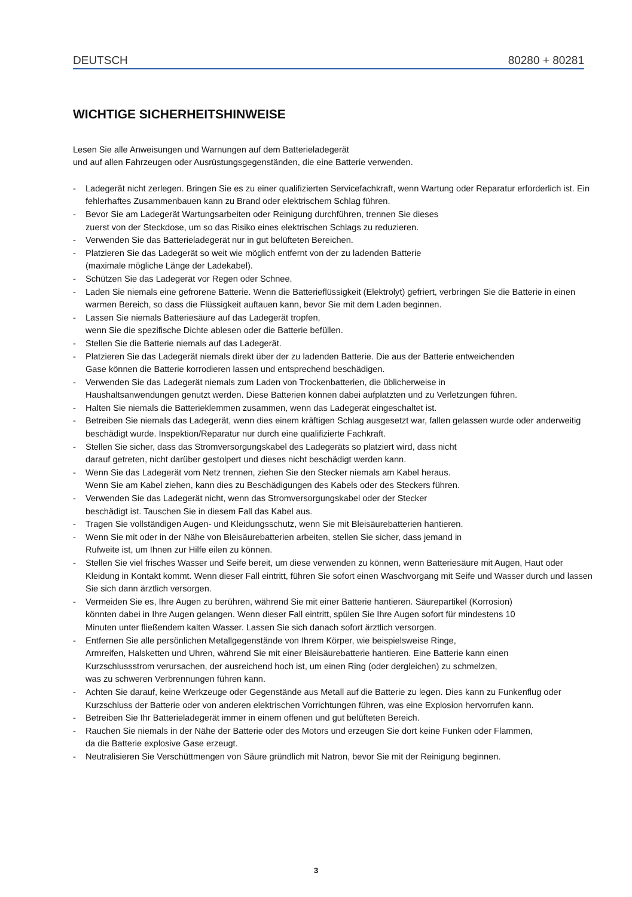DEUTSCH 80280 + 80281
WICHTIGE SICHERHEITSHINWEISE
Lesen Sie alle Anweisungen und Warnungen auf dem Batterieladegerät
und auf allen Fahrzeugen oder Ausrüstungsgegenständen, die eine Batterie verwenden.
- Ladegerät nicht zerlegen. Bringen Sie es zu einer qualifizierten Servicefachkraft, wenn Wartung oder Reparatur erforderlich ist. Ein fehlerhaftes Zusammenbauen kann zu Brand oder elektrischem Schlag führen.
- Bevor Sie am Ladegerät Wartungsarbeiten oder Reinigung durchführen, trennen Sie dieses
zuerst von der Steckdose, um so das Risiko eines elektrischen Schlags zu reduzieren.
- Verwenden Sie das Batterieladegerät nur in gut belüfteten Bereichen.
- Platzieren Sie das Ladegerät so weit wie möglich entfernt von der zu ladenden Batterie
(maximale mögliche Länge der Ladekabel).
- Schützen Sie das Ladegerät vor Regen oder Schnee.
- Laden Sie niemals eine gefrorene Batterie. Wenn die Batterieflüssigkeit (Elektrolyt) gefriert, verbringen Sie die Batterie in einen warmen Bereich, so dass die Flüssigkeit auftauen kann, bevor Sie mit dem Laden beginnen.
- Lassen Sie niemals Batteriesäure auf das Ladegerät tropfen,
wenn Sie die spezifische Dichte ablesen oder die Batterie befüllen.
- Stellen Sie die Batterie niemals auf das Ladegerät.
- Platzieren Sie das Ladegerät niemals direkt über der zu ladenden Batterie. Die aus der Batterie entweichenden
Gase können die Batterie korrodieren lassen und entsprechend beschädigen.
- Verwenden Sie das Ladegerät niemals zum Laden von Trockenbatterien, die üblicherweise in
Haushaltsanwendungen genutzt werden. Diese Batterien können dabei aufplatzten und zu Verletzungen führen.
- Halten Sie niemals die Batterieklemmen zusammen, wenn das Ladegerät eingeschaltet ist.
- Betreiben Sie niemals das Ladegerät, wenn dies einem kräftigen Schlag ausgesetzt war, fallen gelassen wurde oder anderweitig beschädigt wurde. Inspektion/Reparatur nur durch eine qualifizierte Fachkraft.
- Stellen Sie sicher, dass das Stromversorgungskabel des Ladegeräts so platziert wird, dass nicht
darauf getreten, nicht darüber gestolpert und dieses nicht beschädigt werden kann.
- Wenn Sie das Ladegerät vom Netz trennen, ziehen Sie den Stecker niemals am Kabel heraus.
Wenn Sie am Kabel ziehen, kann dies zu Beschädigungen des Kabels oder des Steckers führen.
- Verwenden Sie das Ladegerät nicht, wenn das Stromversorgungskabel oder der Stecker
beschädigt ist. Tauschen Sie in diesem Fall das Kabel aus.
- Tragen Sie vollständigen Augen- und Kleidungsschutz, wenn Sie mit Bleisäurebatterien hantieren.
- Wenn Sie mit oder in der Nähe von Bleisäurebatterien arbeiten, stellen Sie sicher, dass jemand in
Rufweite ist, um Ihnen zur Hilfe eilen zu können.
- Stellen Sie viel frisches Wasser und Seife bereit, um diese verwenden zu können, wenn Batteriesäure mit Augen, Haut oder Kleidung in Kontakt kommt. Wenn dieser Fall eintritt, führen Sie sofort einen Waschvorgang mit Seife und Wasser durch und lassen Sie sich dann ärztlich versorgen.
- Vermeiden Sie es, Ihre Augen zu berühren, während Sie mit einer Batterie hantieren. Säurepartikel (Korrosion)
könnten dabei in Ihre Augen gelangen. Wenn dieser Fall eintritt, spülen Sie Ihre Augen sofort für mindestens 10
Minuten unter fließendem kalten Wasser. Lassen Sie sich danach sofort ärztlich versorgen.
- Entfernen Sie alle persönlichen Metallgegenstände von Ihrem Körper, wie beispielsweise Ringe,
Armreifen, Halsketten und Uhren, während Sie mit einer Bleisäurebatterie hantieren. Eine Batterie kann einen
Kurzschlussstrom verursachen, der ausreichend hoch ist, um einen Ring (oder dergleichen) zu schmelzen,
was zu schweren Verbrennungen führen kann.
- Achten Sie darauf, keine Werkzeuge oder Gegenstände aus Metall auf die Batterie zu legen. Dies kann zu Funkenflug oder Kurzschluss der Batterie oder von anderen elektrischen Vorrichtungen führen, was eine Explosion hervorrufen kann.
- Betreiben Sie Ihr Batterieladegerät immer in einem offenen und gut belüfteten Bereich.
- Rauchen Sie niemals in der Nähe der Batterie oder des Motors und erzeugen Sie dort keine Funken oder Flammen,
da die Batterie explosive Gase erzeugt.
- Neutralisieren Sie Verschüttmengen von Säure gründlich mit Natron, bevor Sie mit der Reinigung beginnen.
3